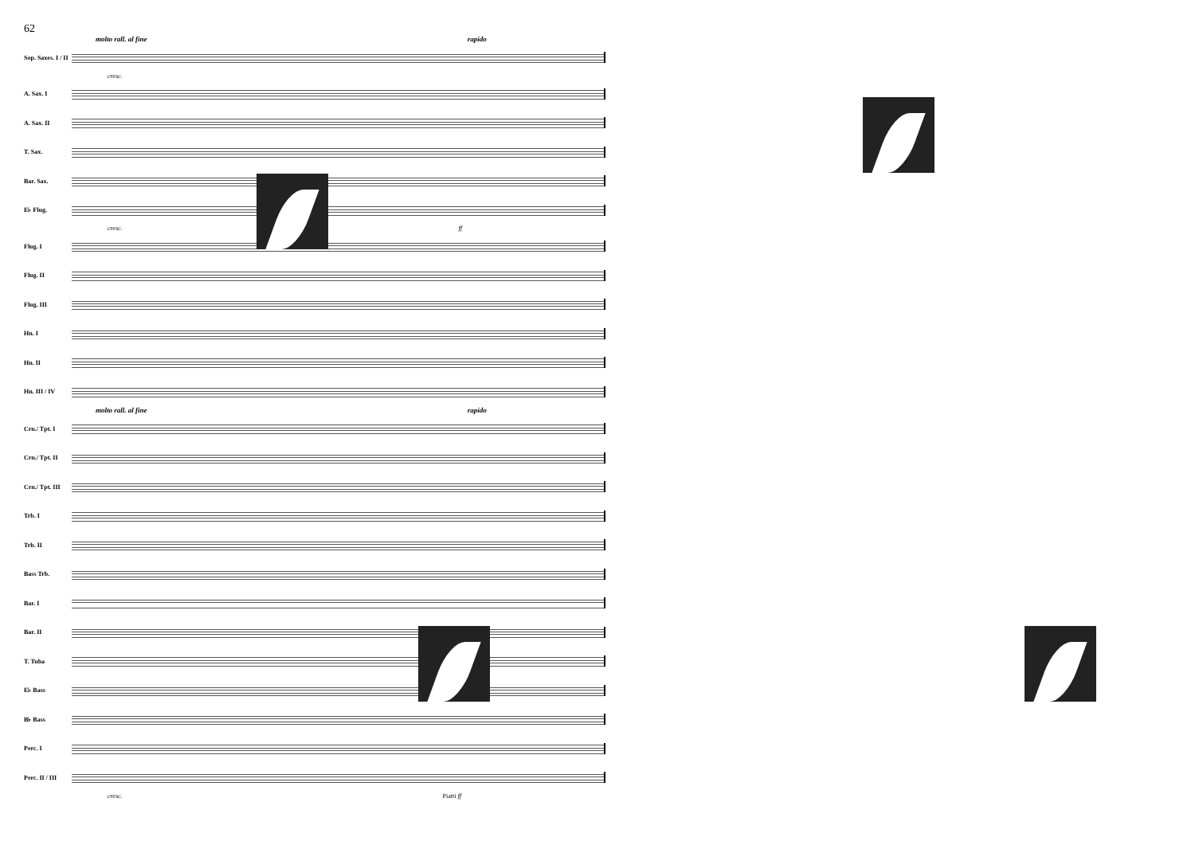62
molto rall. al fine rapido
Sop. Saxes. I / II
cresc.
A. Sax. I
A. Sax. II
T. Sax.
Bar. Sax.
E♭ Flug.
cresc. ff
Flug. I
Flug. II
Flug. III
Hn. I
Hn. II
Hn. III / IV
molto rall. al fine rapido
Crn./ Tpt. I
Crn./ Tpt. II
Crn./ Tpt. III
Trb. I
Trb. II
Bass Trb.
Bar. I
Bar. II
T. Tuba
E♭ Bass
B♭ Bass
Perc. I
Perc. II / III
cresc. Piatti ff